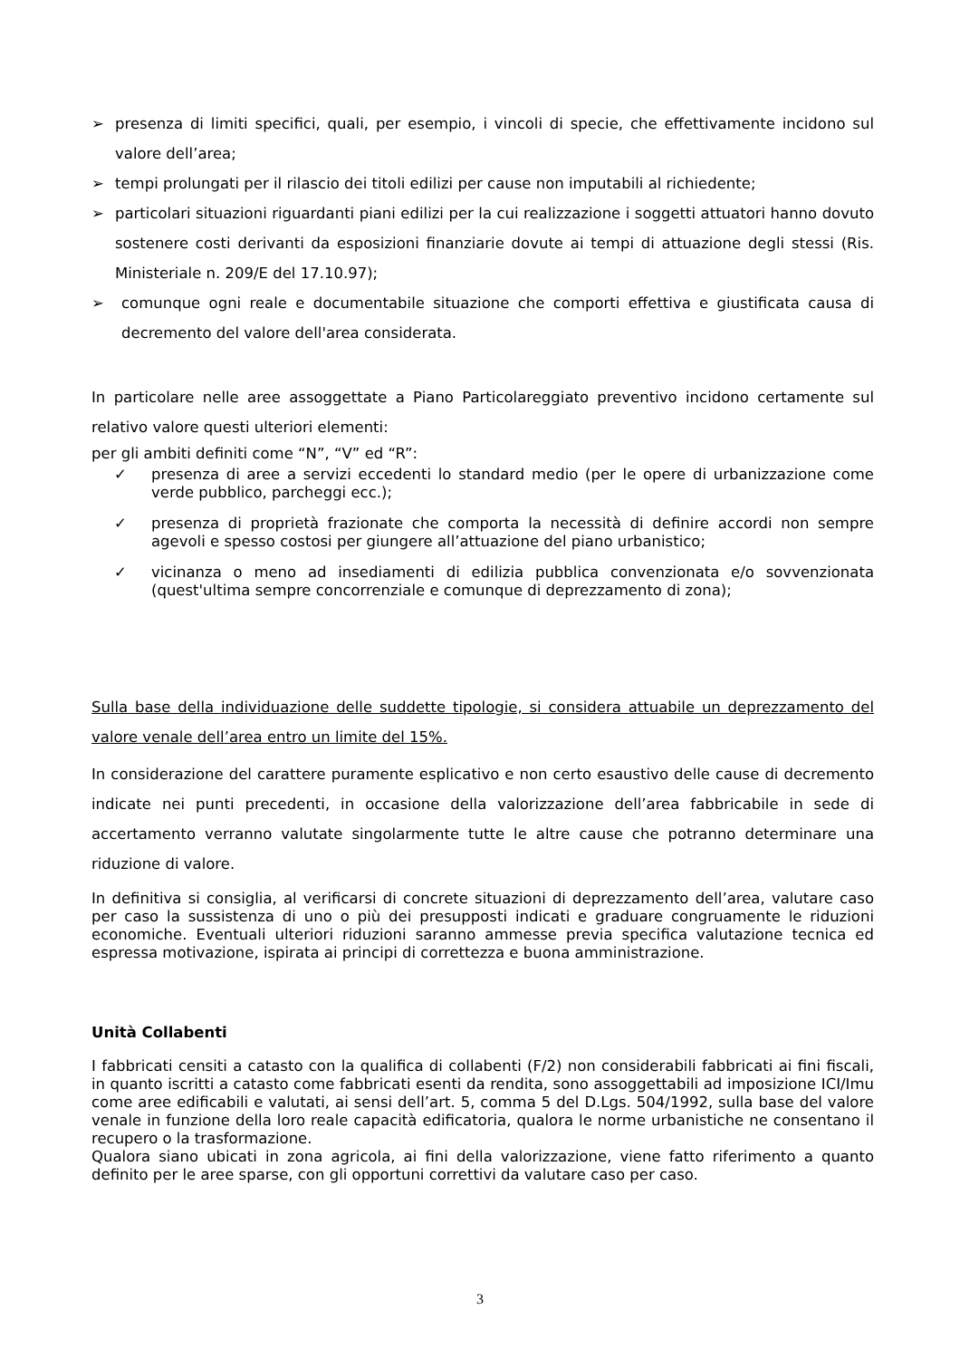➢ presenza di limiti specifici, quali, per esempio, i vincoli di specie, che effettivamente incidono sul valore dell’area;
➢ tempi prolungati per il rilascio dei titoli edilizi per cause non imputabili al richiedente;
➢ particolari situazioni riguardanti piani edilizi per la cui realizzazione i soggetti attuatori hanno dovuto sostenere costi derivanti da esposizioni finanziarie dovute ai tempi di attuazione degli stessi (Ris. Ministeriale n. 209/E del 17.10.97);
➢ comunque ogni reale e documentabile situazione che comporti effettiva e giustificata causa di decremento del valore dell'area considerata.
In particolare nelle aree assoggettate a Piano Particolareggiato preventivo incidono certamente sul relativo valore questi ulteriori elementi:
per gli ambiti definiti come “N”, “V” ed “R”:
✓ presenza di aree a servizi eccedenti lo standard medio (per le opere di urbanizzazione come verde pubblico, parcheggi ecc.);
✓ presenza di proprietà frazionate che comporta la necessità di definire accordi non sempre agevoli e spesso costosi per giungere all’attuazione del piano urbanistico;
✓ vicinanza o meno ad insediamenti di edilizia pubblica convenzionata e/o sovvenzionata (quest'ultima sempre concorrenziale e comunque di deprezzamento di zona);
Sulla base della individuazione delle suddette tipologie, si considera attuabile un deprezzamento del valore venale dell’area entro un limite del 15%.
In considerazione del carattere puramente esplicativo e non certo esaustivo delle cause di decremento indicate nei punti precedenti, in occasione della valorizzazione dell’area fabbricabile in sede di accertamento verranno valutate singolarmente tutte le altre cause che potranno determinare una riduzione di valore.
In definitiva si consiglia, al verificarsi di concrete situazioni di deprezzamento dell’area, valutare caso per caso la sussistenza di uno o più dei presupposti indicati e graduare congruamente le riduzioni economiche. Eventuali ulteriori riduzioni saranno ammesse previa specifica valutazione tecnica ed espressa motivazione, ispirata ai principi di correttezza e buona amministrazione.
Unità Collabenti
I fabbricati censiti a catasto con la qualifica di collabenti (F/2) non considerabili fabbricati ai fini fiscali, in quanto iscritti a catasto come fabbricati esenti da rendita, sono assoggettabili ad imposizione ICI/Imu come aree edificabili e valutati, ai sensi dell’art. 5, comma 5 del D.Lgs. 504/1992, sulla base del valore venale in funzione della loro reale capacità edificatoria, qualora le norme urbanistiche ne consentano il recupero o la trasformazione.
Qualora siano ubicati in zona agricola, ai fini della valorizzazione, viene fatto riferimento a quanto definito per le aree sparse, con gli opportuni correttivi da valutare caso per caso.
3